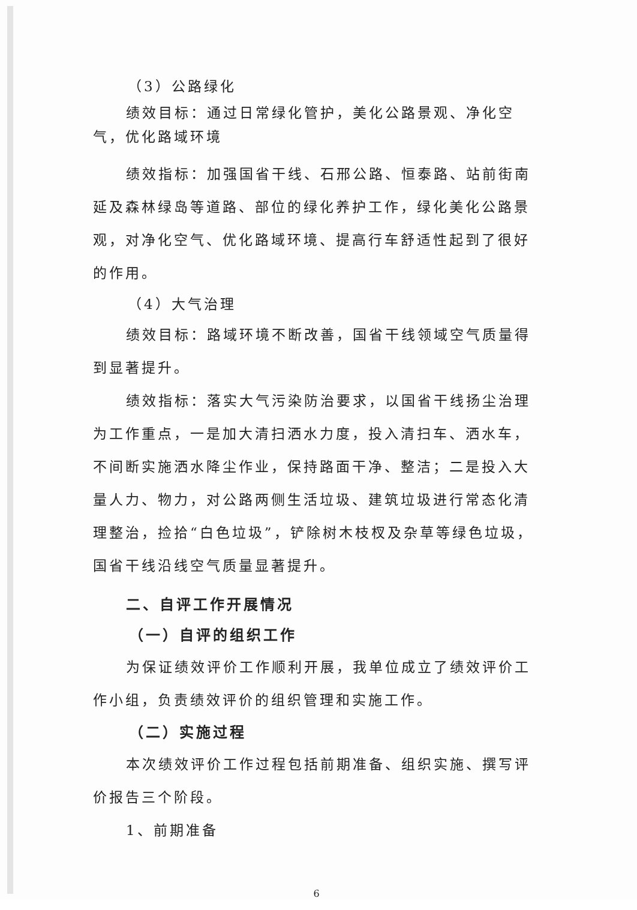（3）公路绿化
绩效目标：通过日常绿化管护，美化公路景观、净化空气，优化路域环境
绩效指标：加强国省干线、石邢公路、恒泰路、站前街南延及森林绿岛等道路、部位的绿化养护工作，绿化美化公路景观，对净化空气、优化路域环境、提高行车舒适性起到了很好的作用。
（4）大气治理
绩效目标：路域环境不断改善，国省干线领域空气质量得到显著提升。
绩效指标：落实大气污染防治要求，以国省干线扬尘治理为工作重点，一是加大清扫洒水力度，投入清扫车、洒水车，不间断实施洒水降尘作业，保持路面干净、整洁；二是投入大量人力、物力，对公路两侧生活垃圾、建筑垃圾进行常态化清理整治，捡拾“白色垃圾”，铲除树木枝杈及杂草等绿色垃圾，国省干线沿线空气质量显著提升。
二、自评工作开展情况
（一）自评的组织工作
为保证绩效评价工作顺利开展，我单位成立了绩效评价工作小组，负责绩效评价的组织管理和实施工作。
（二）实施过程
本次绩效评价工作过程包括前期准备、组织实施、撰写评价报告三个阶段。
1、前期准备
6